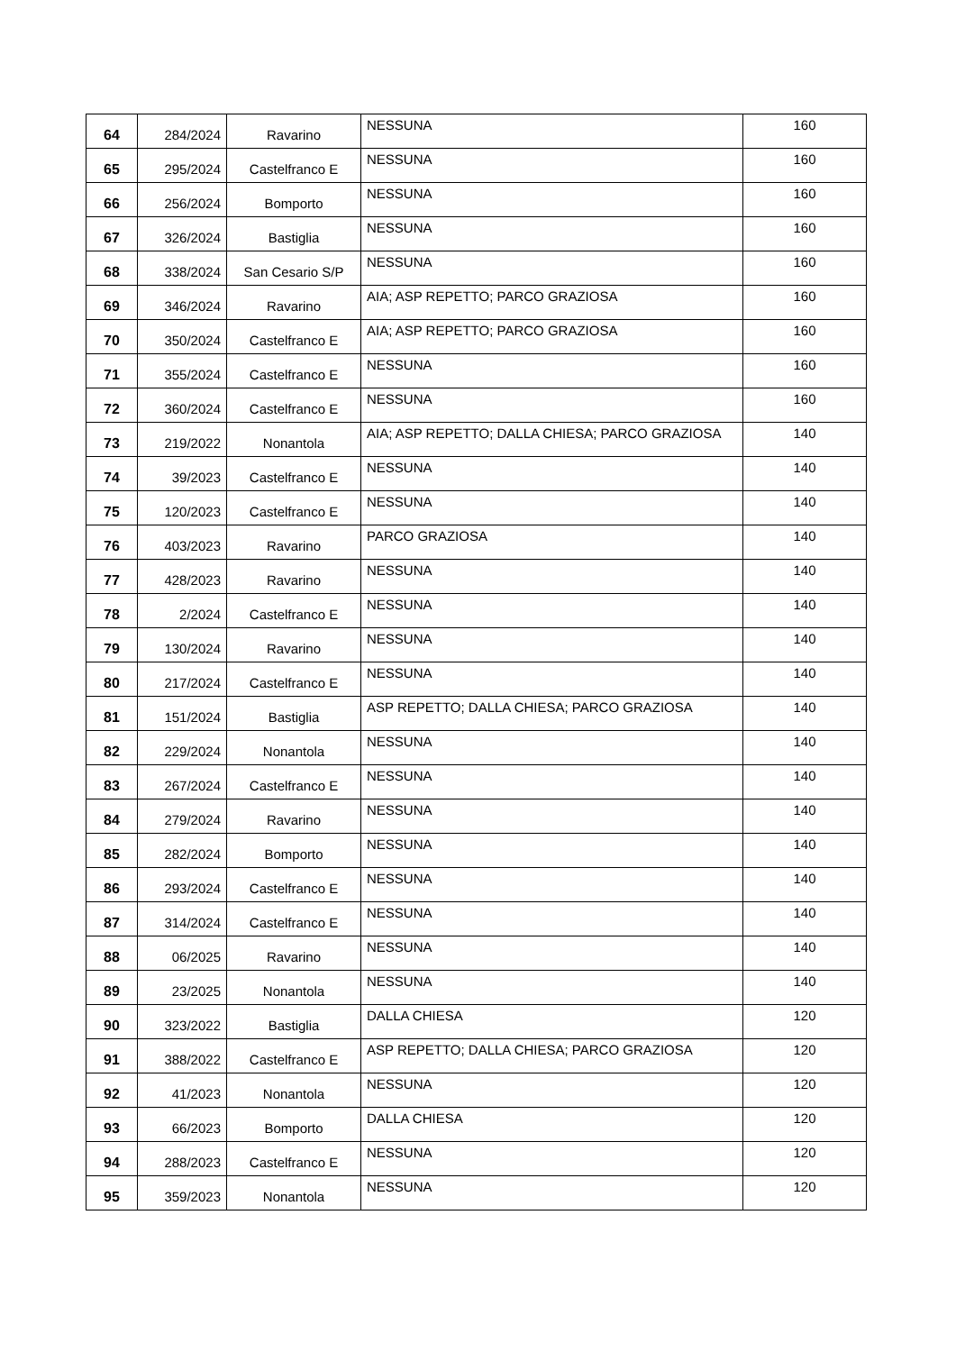| 64 | 284/2024 | Ravarino | NESSUNA | 160 |
| 65 | 295/2024 | Castelfranco E | NESSUNA | 160 |
| 66 | 256/2024 | Bomporto | NESSUNA | 160 |
| 67 | 326/2024 | Bastiglia | NESSUNA | 160 |
| 68 | 338/2024 | San Cesario S/P | NESSUNA | 160 |
| 69 | 346/2024 | Ravarino | AIA; ASP REPETTO; PARCO GRAZIOSA | 160 |
| 70 | 350/2024 | Castelfranco E | AIA; ASP REPETTO; PARCO GRAZIOSA | 160 |
| 71 | 355/2024 | Castelfranco E | NESSUNA | 160 |
| 72 | 360/2024 | Castelfranco E | NESSUNA | 160 |
| 73 | 219/2022 | Nonantola | AIA; ASP REPETTO; DALLA CHIESA; PARCO GRAZIOSA | 140 |
| 74 | 39/2023 | Castelfranco E | NESSUNA | 140 |
| 75 | 120/2023 | Castelfranco E | NESSUNA | 140 |
| 76 | 403/2023 | Ravarino | PARCO GRAZIOSA | 140 |
| 77 | 428/2023 | Ravarino | NESSUNA | 140 |
| 78 | 2/2024 | Castelfranco E | NESSUNA | 140 |
| 79 | 130/2024 | Ravarino | NESSUNA | 140 |
| 80 | 217/2024 | Castelfranco E | NESSUNA | 140 |
| 81 | 151/2024 | Bastiglia | ASP REPETTO; DALLA CHIESA; PARCO GRAZIOSA | 140 |
| 82 | 229/2024 | Nonantola | NESSUNA | 140 |
| 83 | 267/2024 | Castelfranco E | NESSUNA | 140 |
| 84 | 279/2024 | Ravarino | NESSUNA | 140 |
| 85 | 282/2024 | Bomporto | NESSUNA | 140 |
| 86 | 293/2024 | Castelfranco E | NESSUNA | 140 |
| 87 | 314/2024 | Castelfranco E | NESSUNA | 140 |
| 88 | 06/2025 | Ravarino | NESSUNA | 140 |
| 89 | 23/2025 | Nonantola | NESSUNA | 140 |
| 90 | 323/2022 | Bastiglia | DALLA CHIESA | 120 |
| 91 | 388/2022 | Castelfranco E | ASP REPETTO; DALLA CHIESA; PARCO GRAZIOSA | 120 |
| 92 | 41/2023 | Nonantola | NESSUNA | 120 |
| 93 | 66/2023 | Bomporto | DALLA CHIESA | 120 |
| 94 | 288/2023 | Castelfranco E | NESSUNA | 120 |
| 95 | 359/2023 | Nonantola | NESSUNA | 120 |